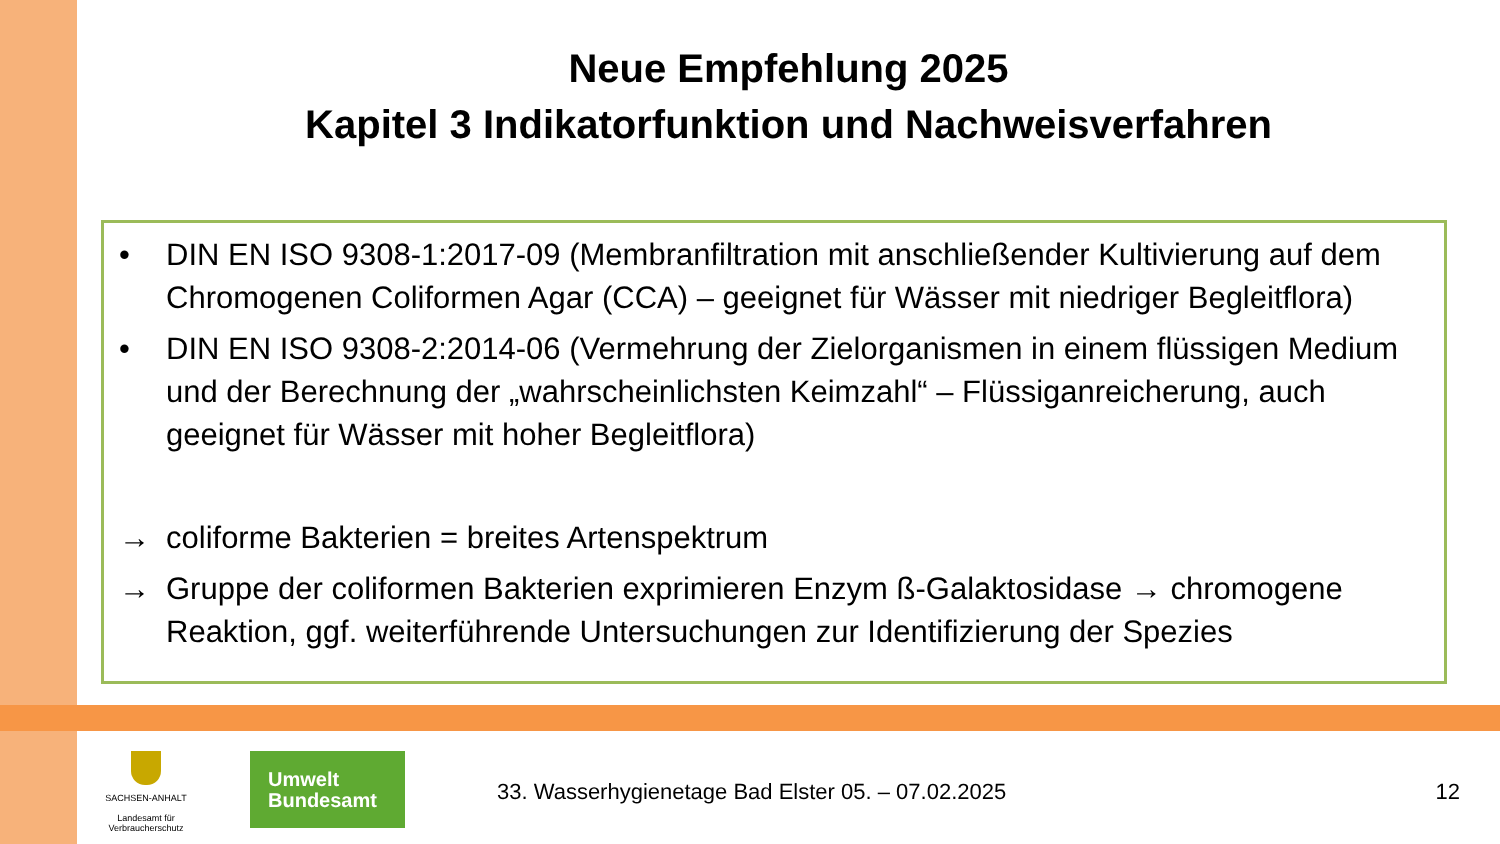Neue Empfehlung 2025
Kapitel 3 Indikatorfunktion und Nachweisverfahren
• DIN EN ISO 9308-1:2017-09 (Membranfiltration mit anschließender Kultivierung auf dem Chromogenen Coliformen Agar (CCA) – geeignet für Wässer mit niedriger Begleitflora)
• DIN EN ISO 9308-2:2014-06 (Vermehrung der Zielorganismen in einem flüssigen Medium und der Berechnung der „wahrscheinlichsten Keimzahl“ – Flüssiganreicherung, auch geeignet für Wässer mit hoher Begleitflora)
→ coliforme Bakterien = breites Artenspektrum
→ Gruppe der coliformen Bakterien exprimieren Enzym ß-Galaktosidase → chromogene Reaktion, ggf. weiterführende Untersuchungen zur Identifizierung der Spezies
SACHSEN-ANHALT
Landesamt für
Verbraucherschutz
Umwelt
Bundesamt
33. Wasserhygienetage Bad Elster 05. – 07.02.2025
12